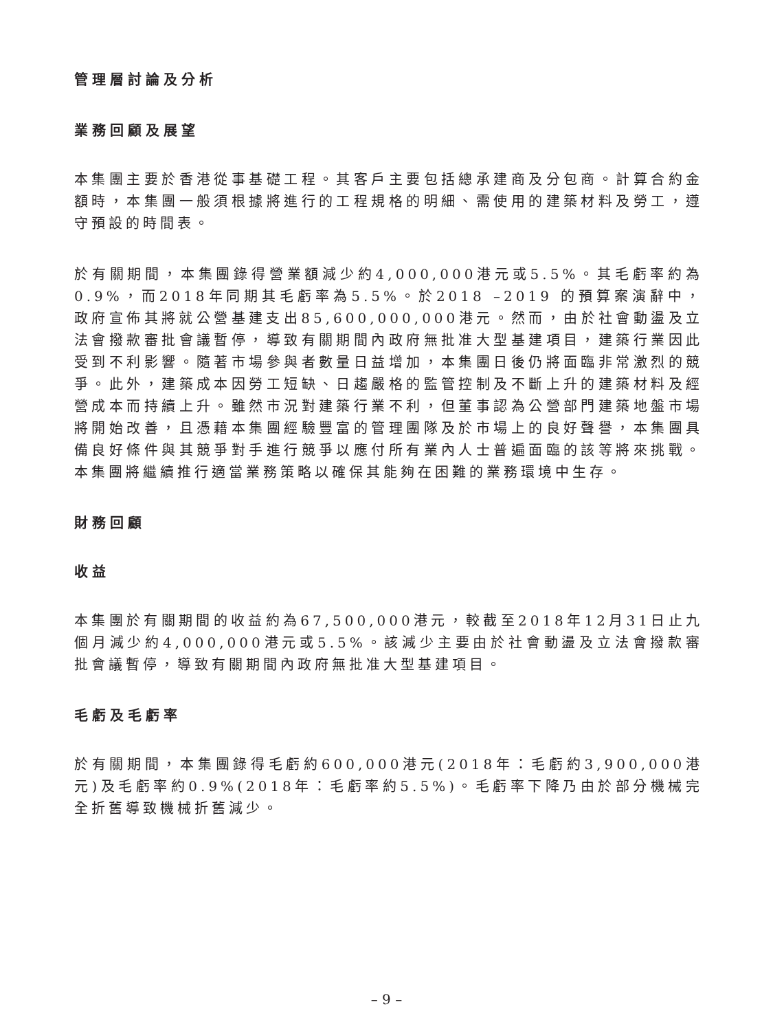管理層討論及分析
業務回顧及展望
本集團主要於香港從事基礎工程。其客戶主要包括總承建商及分包商。計算合約金額時，本集團一般須根據將進行的工程規格的明細、需使用的建築材料及勞工，遵守預設的時間表。
於有關期間，本集團錄得營業額減少約4,000,000港元或5.5%。其毛虧率約為0.9%，而2018年同期其毛虧率為5.5%。於2018 –2019 的預算案演辭中，政府宣佈其將就公營基建支出85,600,000,000港元。然而，由於社會動盪及立法會撥款審批會議暫停，導致有關期間內政府無批准大型基建項目，建築行業因此受到不利影響。隨著市場參與者數量日益增加，本集團日後仍將面臨非常激烈的競爭。此外，建築成本因勞工短缺、日趨嚴格的監管控制及不斷上升的建築材料及經營成本而持續上升。雖然市況對建築行業不利，但董事認為公營部門建築地盤市場將開始改善，且憑藉本集團經驗豐富的管理團隊及於市場上的良好聲譽，本集團具備良好條件與其競爭對手進行競爭以應付所有業內人士普遍面臨的該等將來挑戰。本集團將繼續推行適當業務策略以確保其能夠在困難的業務環境中生存。
財務回顧
收益
本集團於有關期間的收益約為67,500,000港元，較截至2018年12月31日止九個月減少約4,000,000港元或5.5%。該減少主要由於社會動盪及立法會撥款審批會議暫停，導致有關期間內政府無批准大型基建項目。
毛虧及毛虧率
於有關期間，本集團錄得毛虧約600,000港元(2018年：毛虧約3,900,000港元)及毛虧率約0.9%(2018年：毛虧率約5.5%)。毛虧率下降乃由於部分機械完全折舊導致機械折舊減少。
– 9 –